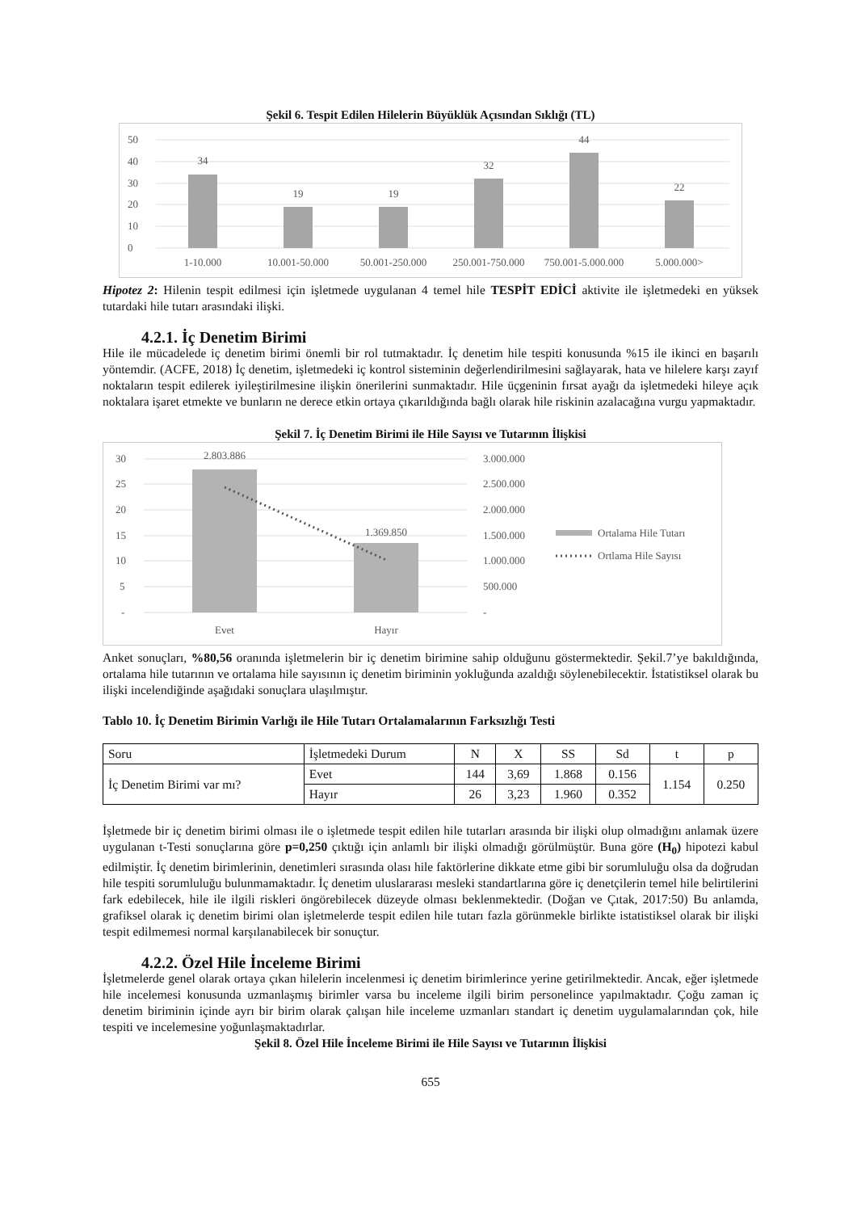Şekil 6. Tespit Edilen Hilelerin Büyüklük Açısından Sıklığı (TL)
50
40
30
20
10
0
34
19
19
32
44
22
1-10.000
10.001-50.000
50.001-250.000
250.001-750.000
750.001-5.000.000
5.000.000>
Hipotez 2: Hilenin tespit edilmesi için işletmede uygulanan 4 temel hile TESPİT EDİCİ aktivite ile işletmedeki en yüksek tutardaki hile tutarı arasındaki ilişki.
4.2.1. İç Denetim Birimi
Hile ile mücadelede iç denetim birimi önemli bir rol tutmaktadır. İç denetim hile tespiti konusunda %15 ile ikinci en başarılı yöntemdir. (ACFE, 2018) İç denetim, işletmedeki iç kontrol sisteminin değerlendirilmesini sağlayarak, hata ve hilelere karşı zayıf noktaların tespit edilerek iyileştirilmesine ilişkin önerilerini sunmaktadır. Hile üçgeninin fırsat ayağı da işletmedeki hileye açık noktalara işaret etmekte ve bunların ne derece etkin ortaya çıkarıldığında bağlı olarak hile riskinin azalacağına vurgu yapmaktadır.
Şekil 7. İç Denetim Birimi ile Hile Sayısı ve Tutarının İlişkisi
30
25
20
15
10
5
-
3.000.000
2.500.000
2.000.000
1.500.000
1.000.000
500.000
-
2.803.886
1.369.850
Evet
Hayır
Ortalama Hile Tutarı
Ortlama Hile Sayısı
Anket sonuçları, %80,56 oranında işletmelerin bir iç denetim birimine sahip olduğunu göstermektedir. Şekil.7’ye bakıldığında, ortalama hile tutarının ve ortalama hile sayısının iç denetim biriminin yokluğunda azaldığı söylenebilecektir. İstatistiksel olarak bu ilişki incelendiğinde aşağıdaki sonuçlara ulaşılmıştır.
Tablo 10. İç Denetim Birimin Varlığı ile Hile Tutarı Ortalamalarının Farksızlığı Testi
| Soru | İşletmedeki Durum | N | X | SS | Sd | t | p |
| İç Denetim Birimi var mı? | Evet | 144 | 3,69 | 1.868 | 0.156 | 1.154 | 0.250 |
| | Hayır | 26 | 3,23 | 1.960 | 0.352 | | |
İşletmede bir iç denetim birimi olması ile o işletmede tespit edilen hile tutarları arasında bir ilişki olup olmadığını anlamak üzere uygulanan t-Testi sonuçlarına göre p=0,250 çıktığı için anlamlı bir ilişki olmadığı görülmüştür. Buna göre (H<sub>0</sub>) hipotezi kabul edilmiştir. İç denetim birimlerinin, denetimleri sırasında olası hile faktörlerine dikkate etme gibi bir sorumluluğu olsa da doğrudan hile tespiti sorumluluğu bulunmamaktadır. İç denetim uluslararası mesleki standartlarına göre iç denetçilerin temel hile belirtilerini fark edebilecek, hile ile ilgili riskleri öngörebilecek düzeyde olması beklenmektedir. (Doğan ve Çıtak, 2017:50) Bu anlamda, grafiksel olarak iç denetim birimi olan işletmelerde tespit edilen hile tutarı fazla görünmekle birlikte istatistiksel olarak bir ilişki tespit edilmemesi normal karşılanabilecek bir sonuçtur.
4.2.2. Özel Hile İnceleme Birimi
İşletmelerde genel olarak ortaya çıkan hilelerin incelenmesi iç denetim birimlerince yerine getirilmektedir. Ancak, eğer işletmede hile incelemesi konusunda uzmanlaşmış birimler varsa bu inceleme ilgili birim personelince yapılmaktadır. Çoğu zaman iç denetim biriminin içinde ayrı bir birim olarak çalışan hile inceleme uzmanları standart iç denetim uygulamalarından çok, hile tespiti ve incelemesine yoğunlaşmaktadırlar.
Şekil 8. Özel Hile İnceleme Birimi ile Hile Sayısı ve Tutarının İlişkisi
655